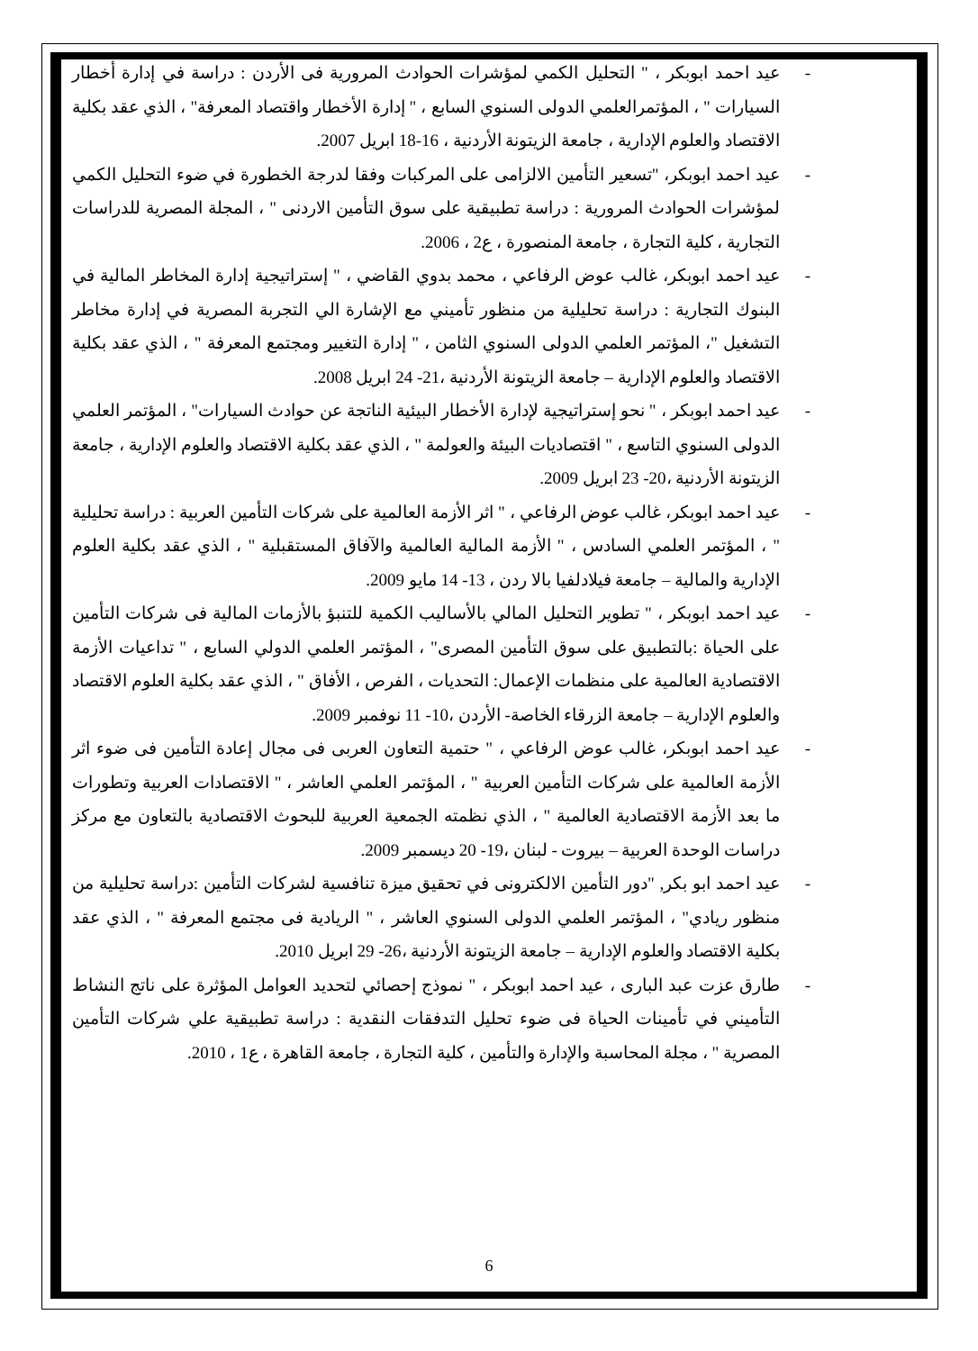- عيد احمد ابوبكر ، " التحليل الكمي لمؤشرات الحوادث المرورية فى الأردن : دراسة في إدارة أخطار السيارات " ، المؤتمرالعلمي الدولى السنوي السابع ، " إدارة الأخطار واقتصاد المعرفة" ، الذي عقد بكلية الاقتصاد والعلوم الإدارية ، جامعة الزيتونة الأردنية ، 16-18 ابريل 2007.
- عيد احمد ابوبكر، "تسعير التأمين الالزامى على المركبات وفقا لدرجة الخطورة في ضوء التحليل الكمي لمؤشرات الحوادث المرورية : دراسة تطبيقية على سوق التأمين الاردنى " ، المجلة المصرية للدراسات التجارية ، كلية التجارة ، جامعة المنصورة ، ع2 ، 2006.
- عيد احمد ابوبكر، غالب عوض الرفاعي ، محمد بدوي القاضي ، " إستراتيجية إدارة المخاطر المالية في البنوك التجارية : دراسة تحليلية من منظور تأميني مع الإشارة الي التجربة المصرية في إدارة مخاطر التشغيل "، المؤتمر العلمي الدولى السنوي الثامن ، " إدارة التغيير ومجتمع المعرفة " ، الذي عقد بكلية الاقتصاد والعلوم الإدارية – جامعة الزيتونة الأردنية ،21- 24 ابريل 2008.
- عيد احمد ابوبكر ، " نحو إستراتيجية لإدارة الأخطار البيئية الناتجة عن حوادث السيارات" ، المؤتمر العلمي الدولى السنوي التاسع ، " اقتصاديات البيئة والعولمة " ، الذي عقد بكلية الاقتصاد والعلوم الإدارية ، جامعة الزيتونة الأردنية ،20- 23 ابريل 2009.
- عيد احمد ابوبكر، غالب عوض الرفاعي ، " اثر الأزمة العالمية على شركات التأمين العربية : دراسة تحليلية " ، المؤتمر العلمي السادس ، " الأزمة المالية العالمية والآفاق المستقبلية " ، الذي عقد بكلية العلوم الإدارية والمالية – جامعة فيلادلفيا بالا ردن ، 13- 14 مايو 2009.
- عيد احمد ابوبكر ، " تطوير التحليل المالي بالأساليب الكمية للتنبؤ بالأزمات المالية فى شركات التأمين على الحياة :بالتطبيق على سوق التأمين المصرى" ، المؤتمر العلمي الدولي السابع ، " تداعيات الأزمة الاقتصادية العالمية على منظمات الإعمال: التحديات ، الفرص ، الأفاق " ، الذي عقد بكلية العلوم الاقتصاد والعلوم الإدارية – جامعة الزرقاء الخاصة- الأردن ،10- 11 نوفمبر 2009.
- عيد احمد ابوبكر، غالب عوض الرفاعي ، " حتمية التعاون العربى فى مجال إعادة التأمين فى ضوء اثر الأزمة العالمية على شركات التأمين العربية " ، المؤتمر العلمي العاشر ، " الاقتصادات العربية وتطورات ما بعد الأزمة الاقتصادية العالمية " ، الذي نظمته الجمعية العربية للبحوث الاقتصادية بالتعاون مع مركز دراسات الوحدة العربية – بيروت - لبنان ،19- 20 ديسمبر 2009.
- عيد احمد ابو بكر, "دور التأمين الالكترونى في تحقيق ميزة تنافسية لشركات التأمين :دراسة تحليلية من منظور ريادي" ، المؤتمر العلمي الدولى السنوي العاشر ، " الريادية فى مجتمع المعرفة " ، الذي عقد بكلية الاقتصاد والعلوم الإدارية – جامعة الزيتونة الأردنية ،26- 29 ابريل 2010.
- طارق عزت عبد البارى ، عيد احمد ابوبكر ، " نموذج إحصائي لتحديد العوامل المؤثرة على ناتج النشاط التأميني في تأمينات الحياة فى ضوء تحليل التدفقات النقدية : دراسة تطبيقية علي شركات التأمين المصرية " ، مجلة المحاسبة والإدارة والتأمين ، كلية التجارة ، جامعة القاهرة ، ع1 ، 2010.
6